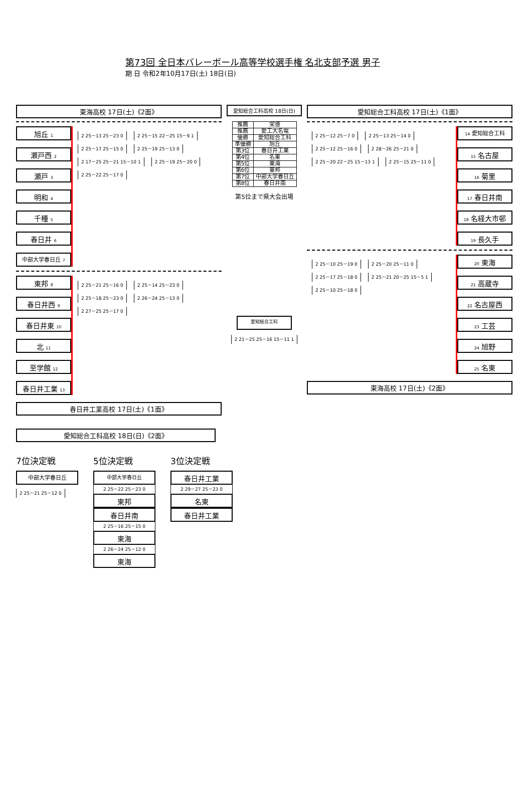第73回 全日本バレーボール高等学校選手権 名北支部予選 男子
期 日 令和2年10月17日(土) 18日(日)
東海高校 17日(土)《2面》
旭丘 1
瀬戸西 2
瀬戸 3
明和 4
千種 5
春日井 6
中部大学春日丘 7
2 25－13 25－23 0
2 25－15 22－25 15－9 1
2 25－17 25－15 0
2 25－19 25－13 0
2 17－25 25－21 15－10 1
2 25－19 25－20 0
2 25－22 25－17 0
東邦 8
春日井西 9
春日井東 10
北 11
至学館 12
春日井工業 13
2 25－21 25－16 0
2 25－14 25－23 0
2 25－18 25－23 0
2 26－24 25－13 0
2 27－25 25－17 0
春日井工業高校 17日(土)《1面》
愛知総合工科高校 18日(日)
| 推薦 | 栄徳 |
| 推薦 | 愛工大名電 |
| 優勝 | 愛知総合工科 |
| 準優勝 | 旭丘 |
| 第3位 | 春日井工業 |
| 第4位 | 名東 |
| 第5位 | 東海 |
| 第6位 | 東邦 |
| 第7位 | 中部大学春日丘 |
| 第8位 | 春日井南 |
第5位まで県大会出場
愛知総合工科
2 21－25 25－16 15－11 1
愛知総合工科高校 17日(土)《1面》
2 25－12 25－7 0
2 25－13 25－14 0
2 25－12 25－16 0
2 28－26 25－21 0
2 25－20 22－25 15－13 1
2 25－15 25－11 0
14 愛知総合工科
15 名古屋
16 菊里
17 春日井南
18 名経大市邨
19 長久手
2 25－10 25－19 0
2 25－20 25－11 0
2 25－17 25－18 0
2 25－21 20－25 15－5 1
2 25－10 25－18 0
20 東海
21 高蔵寺
22 名古屋西
23 工芸
24 旭野
25 名東
東海高校 17日(土)《2面》
愛知総合工科高校 18日(日)《2面》
7位決定戦
中部大学春日丘
2 25－21 25－12 0
5位決定戦
中部大学春日丘
2 25－22 25－23 0
東邦
春日井南
2 25－16 25－15 0
東海
2 26－24 25－12 0
東海
3位決定戦
春日井工業
2 29－27 25－23 0
名東
春日井工業